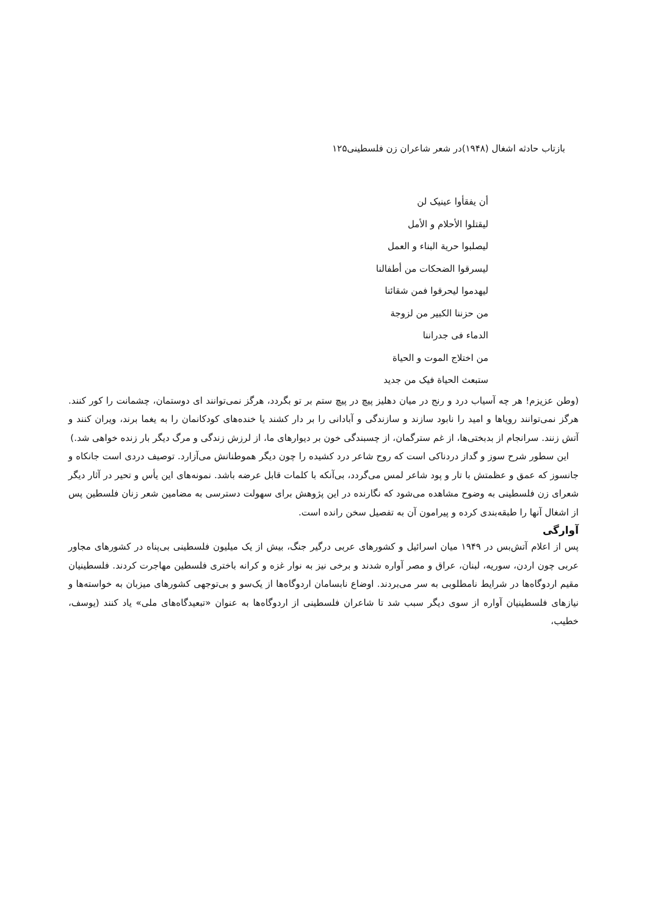بازتاب حادثه اشغال (۱۹۴۸)در شعر شاعران زن فلسطینی۱۲۵
أن یفقأوا عینیک لن
لیقتلوا الأحلام و الأمل
لیصلبوا حریة البناء و العمل
لیسرقوا الضحکات من أطفالنا
لیهدموا لیحرقوا فمن شقائنا
من حزننا الکبیر من لزوجة
الدماء فی جدراننا
من اختلاج الموت و الحیاة
ستبعث الحیاة فیک من جدید
(وطن عزیزم! هر چه آسیاب درد و رنج در میان دهلیز پیچ در پیچ ستم بر تو بگردد، هرگز نمی‌توانند ای دوستمان، چشمانت را کور کنند. هرگز نمی‌توانند رویاها و امید را نابود سازند و سازندگی و آبادانی را بر دار کشند یا خنده‌های کودکانمان را به یغما برند، ویران کنند و آتش زنند. سرانجام از بدبختی‌ها، از غم سترگمان، از چسبندگی خون بر دیوارهای ما، از لرزش زندگی و مرگ دیگر بار زنده خواهی شد.)
این سطور شرح سوز و گداز دردناکی است که روح شاعر درد کشیده را چون دیگر هموطنانش می‌آزارد. توصیف دردی است جانکاه و جانسوز که عمق و عظمتش با تار و پود شاعر لمس می‌گردد، بی‌آنکه با کلمات قابل عرضه باشد. نمونه‌های این یأس و تحیر در آثار دیگر شعرای زن فلسطینی به وضوح مشاهده می‌شود که نگارنده در این پژوهش برای سهولت دسترسی به مضامین شعر زنان فلسطین پس از اشغال آنها را طبقه‌بندی کرده و پیرامون آن به تفصیل سخن رانده است.
آوارگی
پس از اعلام آتش‌بس در ۱۹۴۹ میان اسرائیل و کشورهای عربی درگیر جنگ، بیش از یک میلیون فلسطینی بی‌پناه در کشورهای مجاور عربی چون اردن، سوریه، لبنان، عراق و مصر آواره شدند و برخی نیز به نوار غزه و کرانه باختری فلسطین مهاجرت کردند. فلسطینیان مقیم اردوگاه‌ها در شرایط نامطلوبی به سر می‌بردند. اوضاع نابسامان اردوگاه‌ها از یک‌سو و بی‌توجهی کشورهای میزبان به خواسته‌ها و نیازهای فلسطینیان آواره از سوی دیگر سبب شد تا شاعران فلسطینی از اردوگاه‌ها به عنوان «تبعیدگاه‌های ملی» یاد کنند (یوسف، خطیب،